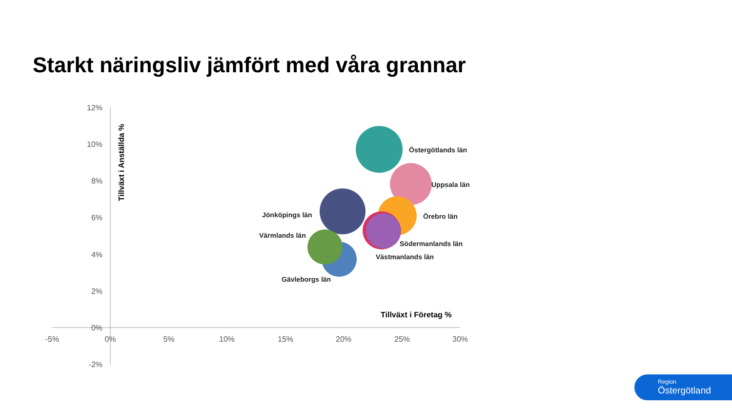Starkt näringsliv jämfört med våra grannar
12%
10%
8%
6%
4%
2%
0%
-2%
-5%
0%
5%
10%
15%
20%
25%
30%
Tillväxt i Anställda %
Tillväxt i Företag %
Östergötlands län
Uppsala län
Jönköpings län
Örebro län
Värmlands län
Södermanlands län
Västmanlands län
Gävleborgs län
Region
Östergötland